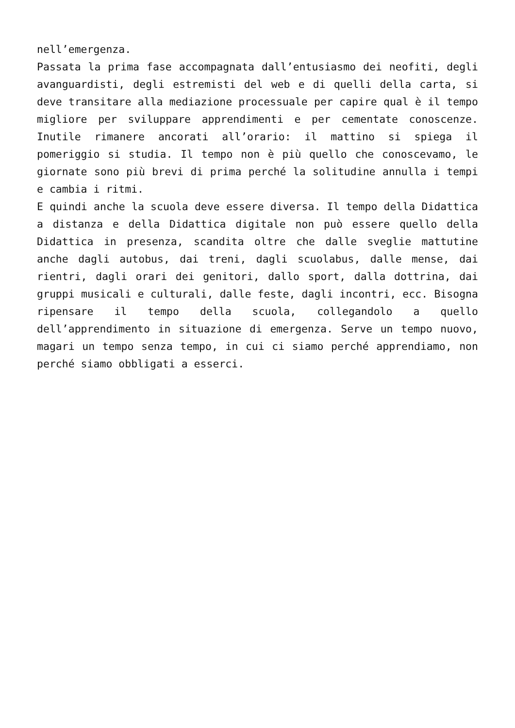nell’emergenza.
Passata la prima fase accompagnata dall’entusiasmo dei neofiti, degli avanguardisti, degli estremisti del web e di quelli della carta, si deve transitare alla mediazione processuale per capire qual è il tempo migliore per sviluppare apprendimenti e per cementate conoscenze. Inutile rimanere ancorati all’orario: il mattino si spiega il pomeriggio si studia. Il tempo non è più quello che conoscevamo, le giornate sono più brevi di prima perché la solitudine annulla i tempi e cambia i ritmi.
E quindi anche la scuola deve essere diversa. Il tempo della Didattica a distanza e della Didattica digitale non può essere quello della Didattica in presenza, scandita oltre che dalle sveglie mattutine anche dagli autobus, dai treni, dagli scuolabus, dalle mense, dai rientri, dagli orari dei genitori, dallo sport, dalla dottrina, dai gruppi musicali e culturali, dalle feste, dagli incontri, ecc. Bisogna ripensare il tempo della scuola, collegandolo a quello dell’apprendimento in situazione di emergenza. Serve un tempo nuovo, magari un tempo senza tempo, in cui ci siamo perché apprendiamo, non perché siamo obbligati a esserci.